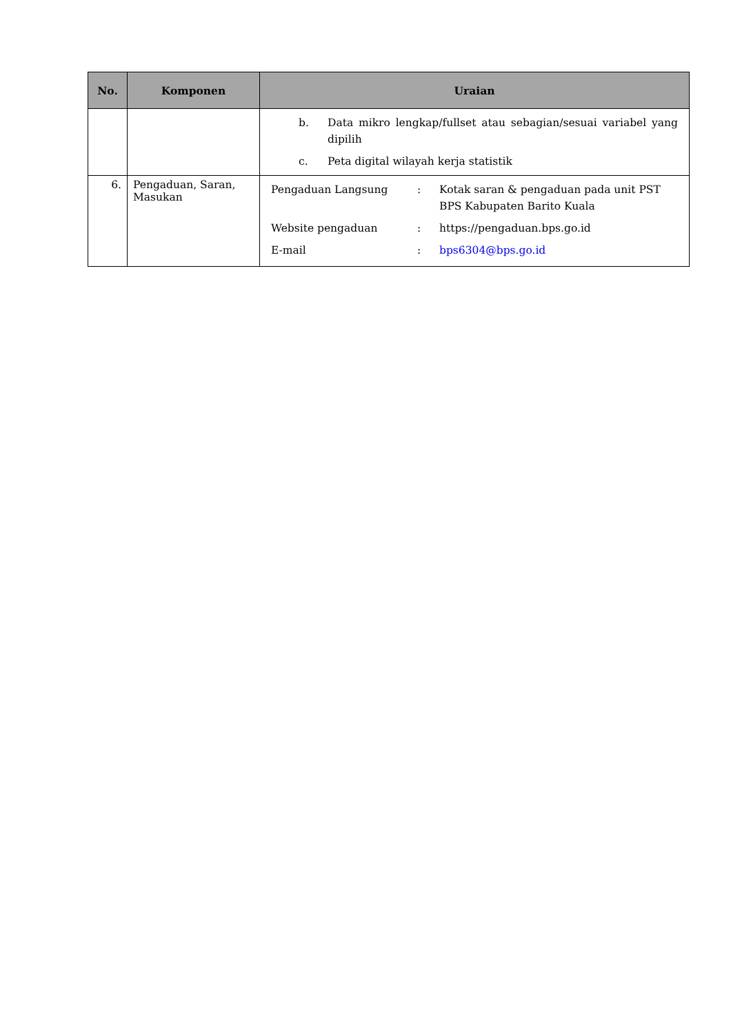| No. | Komponen | Uraian |
| --- | --- | --- |
| | | / b. / Data mikro lengkap/fullset atau sebagian/sesuai variabel yang dipilih / / c. / Peta digital wilayah kerja statistik / |
| 6. | Pengaduan, Saran, Masukan | / Pengaduan Langsung / : / Kotak saran & pengaduan pada unit PST BPS Kabupaten Barito Kuala / / Website pengaduan / : / https://pengaduan.bps.go.id / / E-mail / : / bps6304@bps.go.id / |